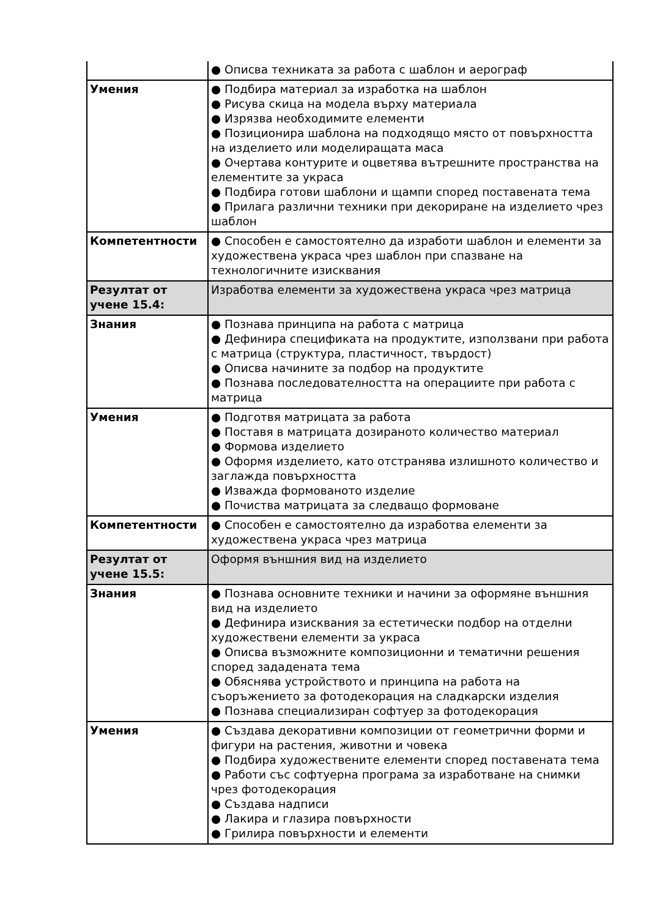| | ● Описва техниката за работа с шаблон и аерограф |
| Умения | ● Подбира материал за изработка на шаблон ● Рисува скица на модела върху материала ● Изрязва необходимите елементи ● Позиционира шаблона на подходящо място от повърхността на изделието или моделиращата маса ● Очертава контурите и оцветява вътрешните пространства на елементите за украса ● Подбира готови шаблони и щампи според поставената тема ● Прилага различни техники при декориране на изделието чрез шаблон |
| Компетентности | ● Способен е самостоятелно да изработи шаблон и елементи за художествена украса чрез шаблон при спазване на технологичните изисквания |
| Резултат от учене 15.4: | Изработва елементи за художествена украса чрез матрица |
| Знания | ● Познава принципа на работа с матрица ● Дефинира спецификата на продуктите, използвани при работа с матрица (структура, пластичност, твърдост) ● Описва начините за подбор на продуктите ● Познава последователността на операциите при работа с матрица |
| Умения | ● Подготвя матрицата за работа ● Поставя в матрицата дозираното количество материал ● Формова изделието ● Оформя изделието, като отстранява излишното количество и заглажда повърхността ● Изважда формованото изделие ● Почиства матрицата за следващо формоване |
| Компетентности | ● Способен е самостоятелно да изработва елементи за художествена украса чрез матрица |
| Резултат от учене 15.5: | Оформя външния вид на изделието |
| Знания | ● Познава основните техники и начини за оформяне външния вид на изделието ● Дефинира изисквания за естетически подбор на отделни художествени елементи за украса ● Описва възможните композиционни и тематични решения според зададената тема ● Обяснява устройството и принципа на работа на съоръжението за фотодекорация на сладкарски изделия ● Познава специализиран софтуер за фотодекорация |
| Умения | ● Създава декоративни композиции от геометрични форми и фигури на растения, животни и човека ● Подбира художествените елементи според поставената тема ● Работи със софтуерна програма за изработване на снимки чрез фотодекорация ● Създава надписи ● Лакира и глазира повърхности ● Грилира повърхности и елементи |